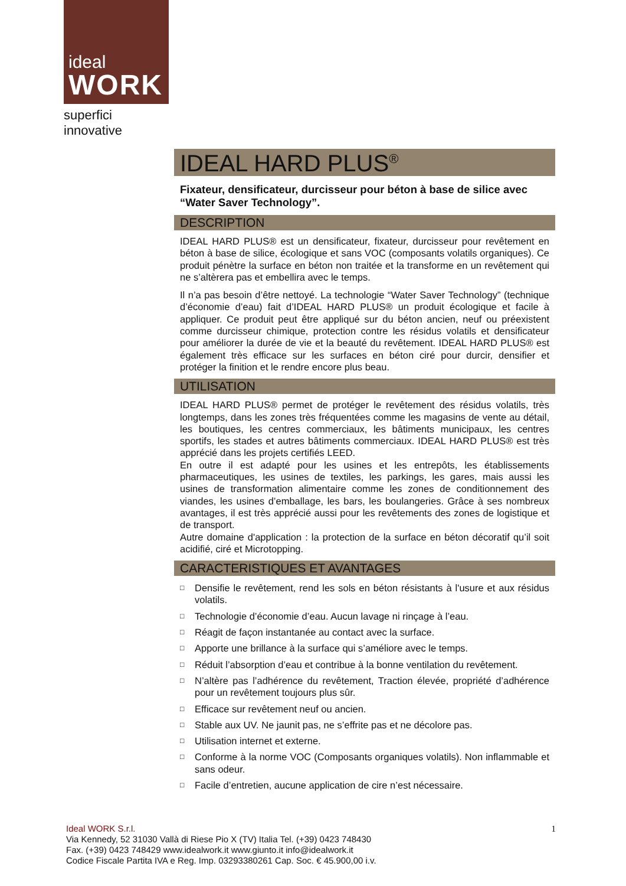ideal
WORK
superfici innovative
IDEAL HARD PLUS<sup>®</sup>
Fixateur, densificateur, durcisseur pour béton à base de silice avec “Water Saver Technology”.
DESCRIPTION
IDEAL HARD PLUS® est un densificateur, fixateur, durcisseur pour revêtement en béton à base de silice, écologique et sans VOC (composants volatils organiques). Ce produit pénètre la surface en béton non traitée et la transforme en un revêtement qui ne s’altèrera pas et embellira avec le temps.
Il n’a pas besoin d’être nettoyé. La technologie “Water Saver Technology” (technique d’économie d’eau) fait d’IDEAL HARD PLUS® un produit écologique et facile à appliquer. Ce produit peut être appliqué sur du béton ancien, neuf ou préexistent comme durcisseur chimique, protection contre les résidus volatils et densificateur pour améliorer la durée de vie et la beauté du revêtement. IDEAL HARD PLUS® est également très efficace sur les surfaces en béton ciré pour durcir, densifier et protéger la finition et le rendre encore plus beau.
UTILISATION
IDEAL HARD PLUS® permet de protéger le revêtement des résidus volatils, très longtemps, dans les zones très fréquentées comme les magasins de vente au détail, les boutiques, les centres commerciaux, les bâtiments municipaux, les centres sportifs, les stades et autres bâtiments commerciaux. IDEAL HARD PLUS® est très apprécié dans les projets certifiés LEED.
En outre il est adapté pour les usines et les entrepôts, les établissements pharmaceutiques, les usines de textiles, les parkings, les gares, mais aussi les usines de transformation alimentaire comme les zones de conditionnement des viandes, les usines d’emballage, les bars, les boulangeries. Grâce à ses nombreux avantages, il est très apprécié aussi pour les revêtements des zones de logistique et de transport.
Autre domaine d'application : la protection de la surface en béton décoratif qu’il soit acidifié, ciré et Microtopping.
CARACTERISTIQUES ET AVANTAGES
□ Densifie le revêtement, rend les sols en béton résistants à l'usure et aux résidus volatils.
□ Technologie d’économie d’eau. Aucun lavage ni rinçage à l’eau.
□ Réagit de façon instantanée au contact avec la surface.
□ Apporte une brillance à la surface qui s’améliore avec le temps.
□ Réduit l’absorption d’eau et contribue à la bonne ventilation du revêtement.
□ N’altère pas l’adhérence du revêtement, Traction élevée, propriété d’adhérence pour un revêtement toujours plus sûr.
□ Efficace sur revêtement neuf ou ancien.
□ Stable aux UV. Ne jaunit pas, ne s’effrite pas et ne décolore pas.
□ Utilisation internet et externe.
□ Conforme à la norme VOC (Composants organiques volatils). Non inflammable et sans odeur.
□ Facile d’entretien, aucune application de cire n’est nécessaire.
1
Ideal WORK S.r.l.
Via Kennedy, 52 31030 Vallà di Riese Pio X (TV) Italia Tel. (+39) 0423 748430
Fax. (+39) 0423 748429 www.idealwork.it www.giunto.it info@idealwork.it
Codice Fiscale Partita IVA e Reg. Imp. 03293380261 Cap. Soc. € 45.900,00 i.v.